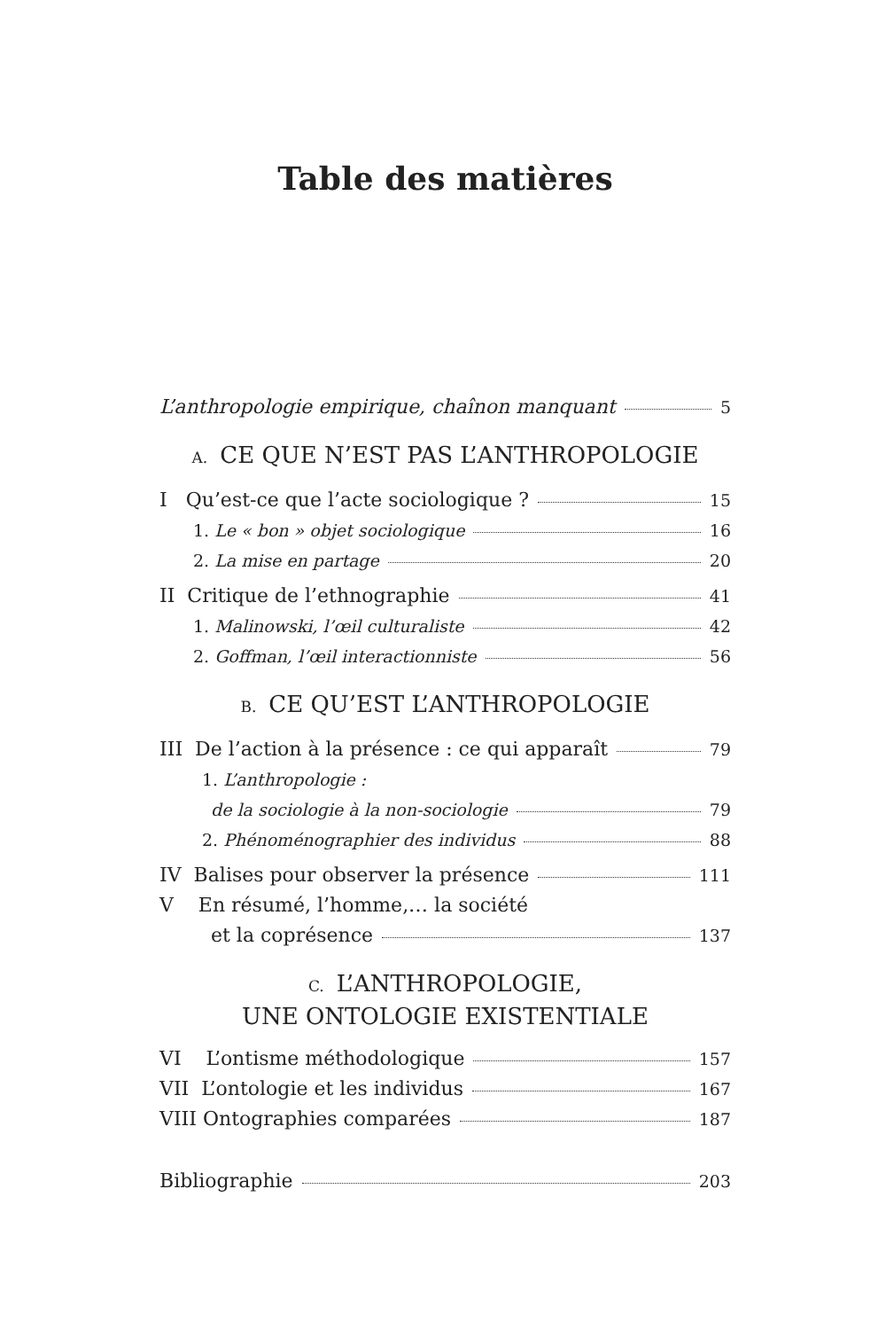Table des matières
L’anthropologie empirique, chaînon manquant 5
A. CE QUE N’EST PAS L’ANTHROPOLOGIE
I Qu’est-ce que l’acte sociologique ? 15
1. Le « bon » objet sociologique 16
2. La mise en partage 20
II Critique de l’ethnographie 41
1. Malinowski, l’œil culturaliste 42
2. Goffman, l’œil interactionniste 56
B. CE QU’EST L’ANTHROPOLOGIE
III De l’action à la présence : ce qui apparaît 79
1. L’anthropologie :
de la sociologie à la non-sociologie 79
2. Phénoménographier des individus 88
IV Balises pour observer la présence 111
V En résumé, l’homme,… la société
et la coprésence 137
C. L’ANTHROPOLOGIE,
UNE ONTOLOGIE EXISTENTIALE
VI L’ontisme méthodologique 157
VII L’ontologie et les individus 167
VIII Ontographies comparées 187
Bibliographie 203